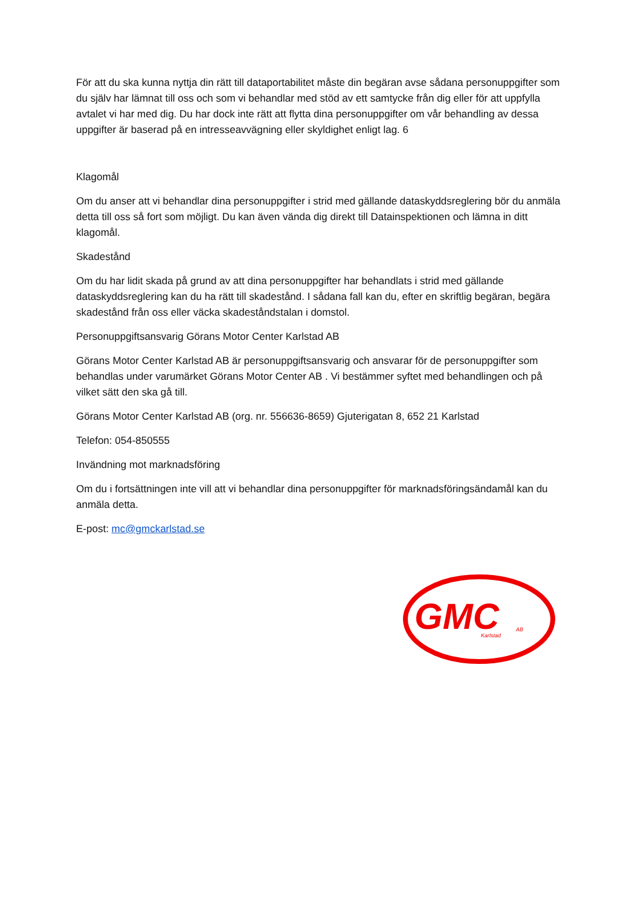För att du ska kunna nyttja din rätt till dataportabilitet måste din begäran avse sådana personuppgifter som du själv har lämnat till oss och som vi behandlar med stöd av ett samtycke från dig eller för att uppfylla avtalet vi har med dig. Du har dock inte rätt att flytta dina personuppgifter om vår behandling av dessa uppgifter är baserad på en intresseavvägning eller skyldighet enligt lag. 6
Klagomål
Om du anser att vi behandlar dina personuppgifter i strid med gällande dataskyddsreglering bör du anmäla detta till oss så fort som möjligt. Du kan även vända dig direkt till Datainspektionen och lämna in ditt klagomål.
Skadestånd
Om du har lidit skada på grund av att dina personuppgifter har behandlats i strid med gällande dataskyddsreglering kan du ha rätt till skadestånd. I sådana fall kan du, efter en skriftlig begäran, begära skadestånd från oss eller väcka skadeståndstalan i domstol.
Personuppgiftsansvarig Görans Motor Center Karlstad AB
Görans Motor Center Karlstad AB är personuppgiftsansvarig och ansvarar för de personuppgifter som behandlas under varumärket Görans Motor Center AB . Vi bestämmer syftet med behandlingen och på vilket sätt den ska gå till.
Görans Motor Center Karlstad AB (org. nr. 556636-8659) Gjuterigatan 8, 652 21 Karlstad
Telefon: 054-850555
Invändning mot marknadsföring
Om du i fortsättningen inte vill att vi behandlar dina personuppgifter för marknadsföringsändamål kan du anmäla detta.
E-post: mc@gmckarlstad.se
GMC
AB
Karlstad